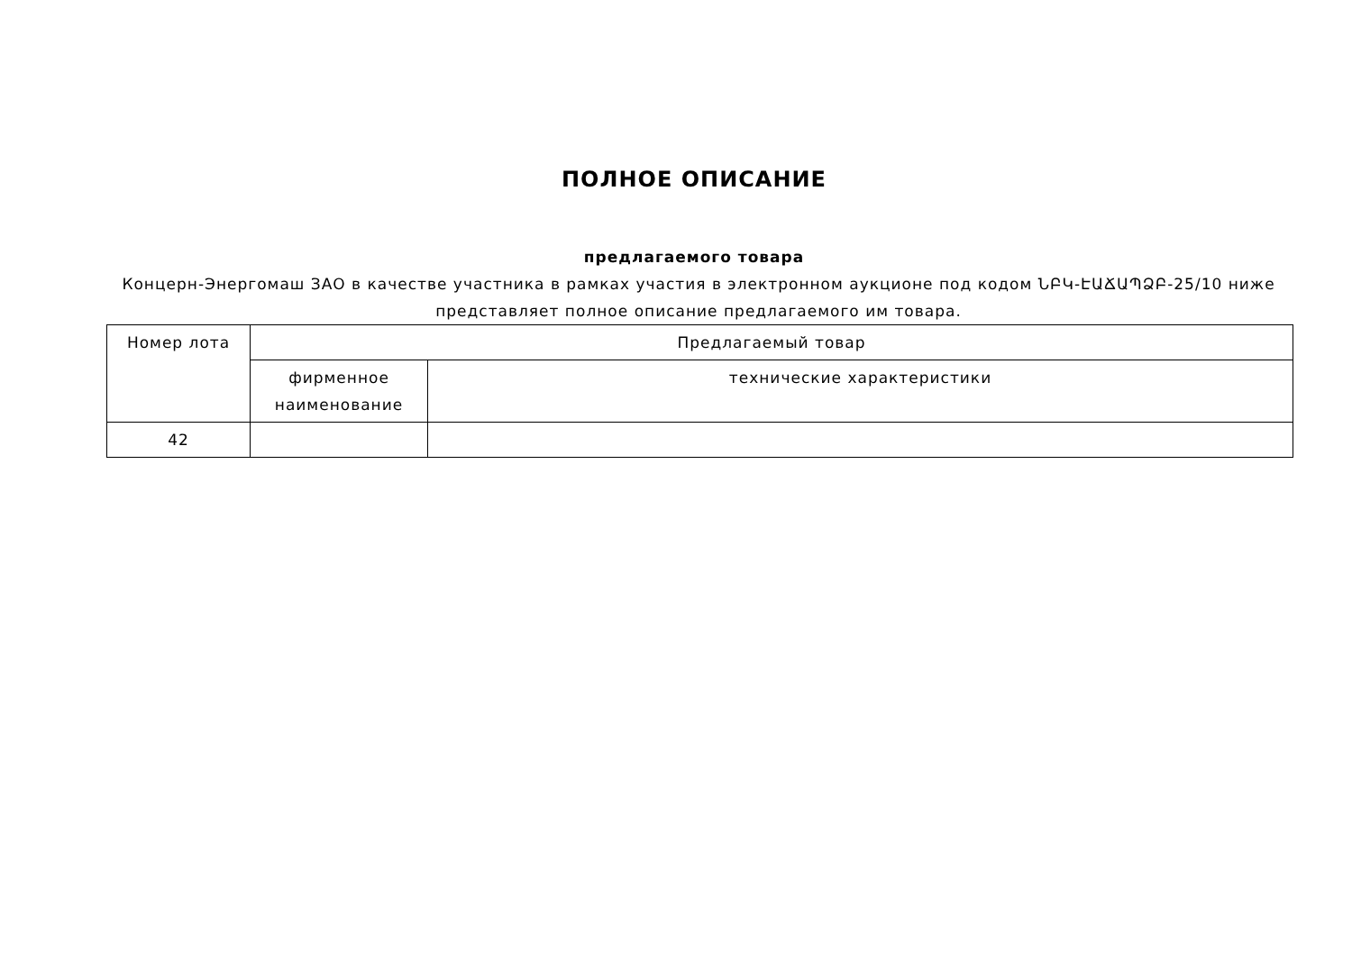ПОЛНОЕ ОПИСАНИЕ
предлагаемого товара
Концерн-Энергомаш ЗАО в качестве участника в рамках участия в электронном аукционе под кодом ՆԲԿ-ԷԱՃԱՊՁԲ-25/10 ниже представляет полное описание предлагаемого им товара.
| Номер лота | Предлагаемый товар | |
| | фирменное наименование | технические характеристики |
| 42 | | |